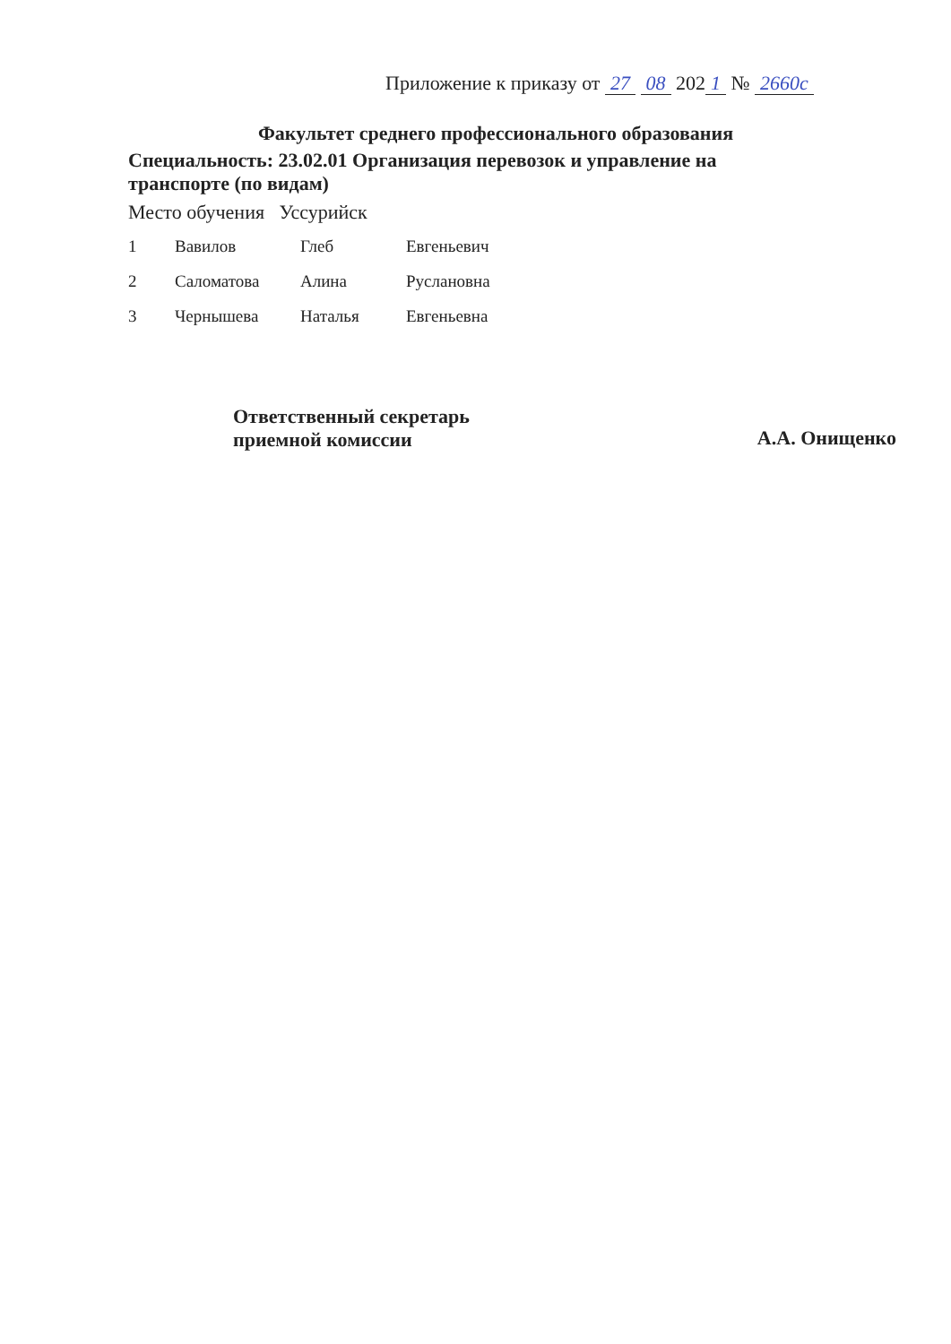Приложение к приказу от 27 08 202 1 № 2660с
Факультет среднего профессионального образования
Специальность: 23.02.01 Организация перевозок и управление на транспорте (по видам)
Место обучения Уссурийск
| 1 | Вавилов | Глеб | Евгеньевич |
| 2 | Саломатова | Алина | Руслановна |
| 3 | Чернышева | Наталья | Евгеньевна |
Ответственный секретарь
приемной комиссии
А.А. Онищенко